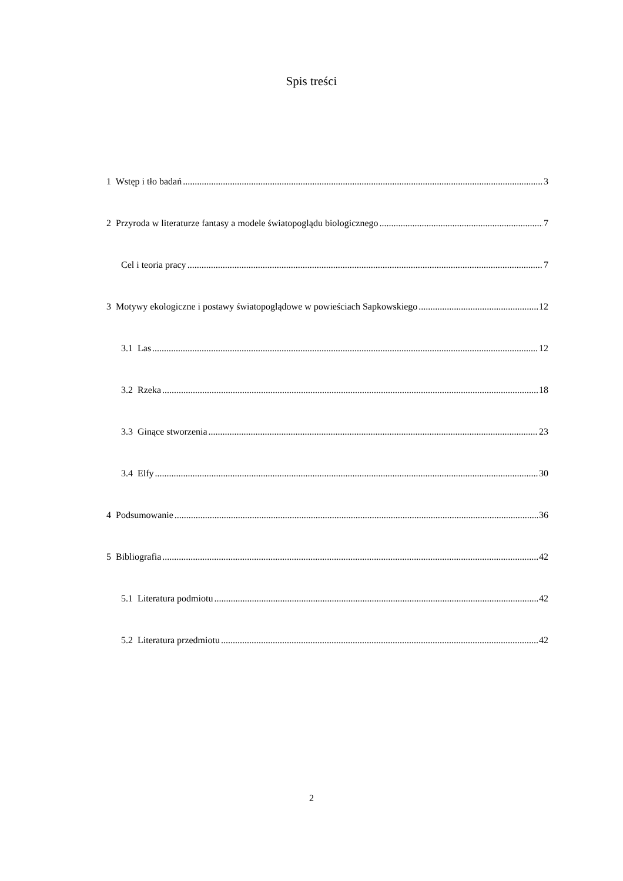Spis treści
1 Wstęp i tło badań 3
2 Przyroda w literaturze fantasy a modele światopoglądu biologicznego 7
Cel i teoria pracy 7
3 Motywy ekologiczne i postawy światopoglądowe w powieściach Sapkowskiego 12
3.1 Las 12
3.2 Rzeka 18
3.3 Ginące stworzenia 23
3.4 Elfy 30
4 Podsumowanie 36
5 Bibliografia 42
5.1 Literatura podmiotu 42
5.2 Literatura przedmiotu 42
2